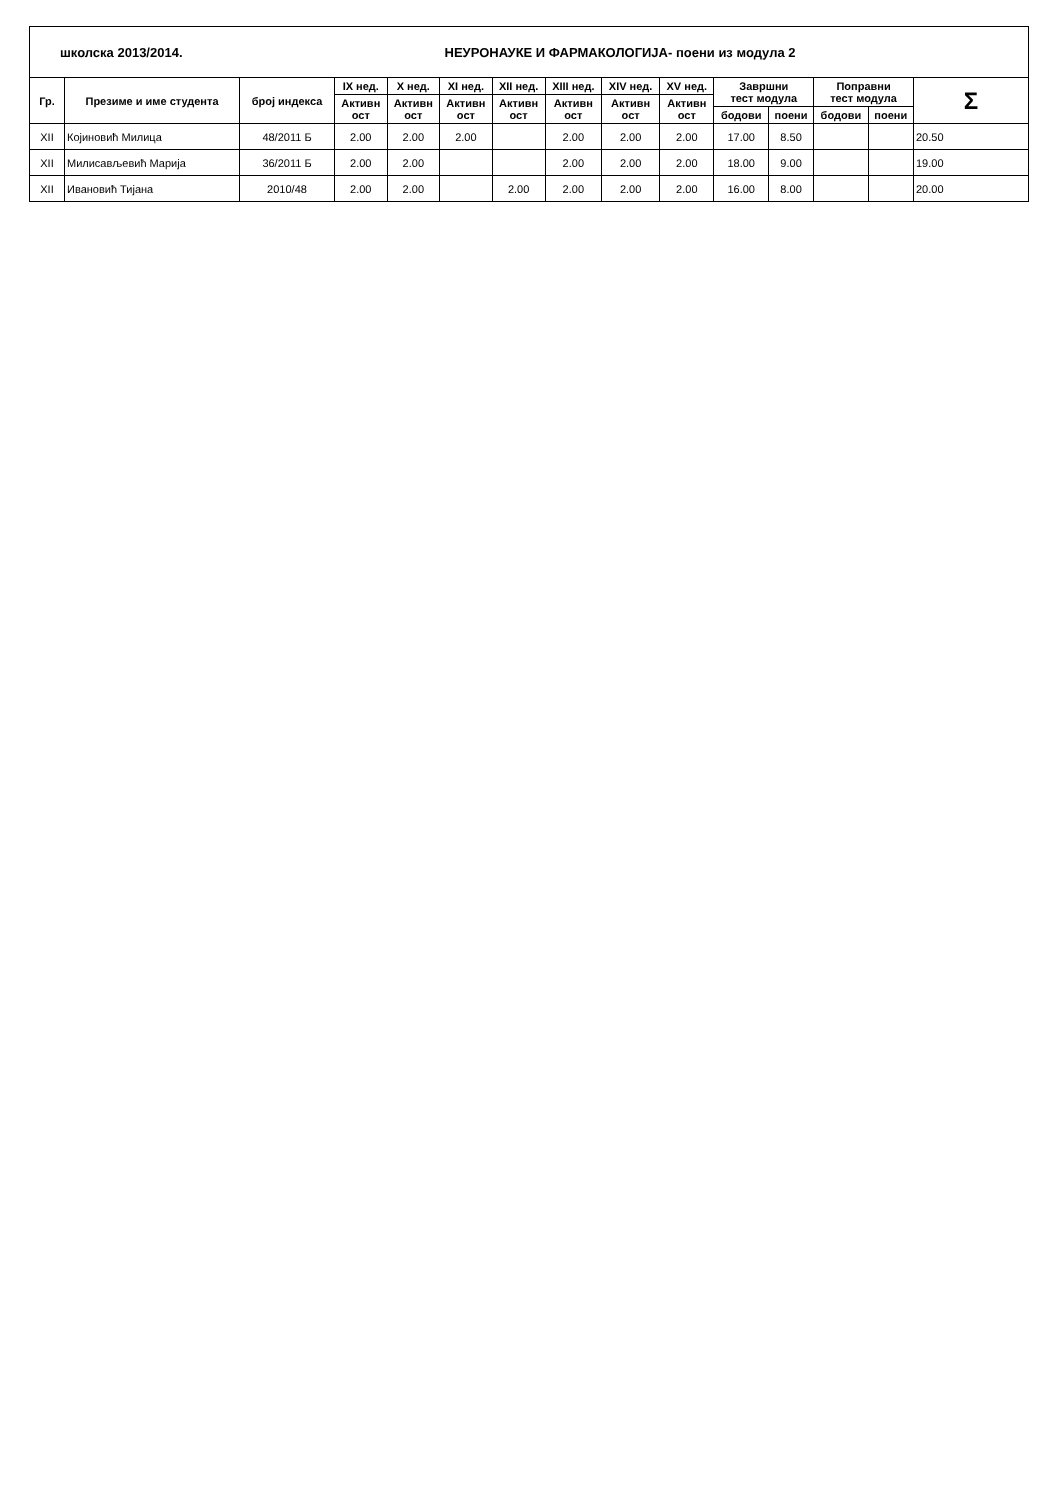| школска 2013/2014. | | | НЕУРОНАУКЕ И ФАРМАКОЛОГИЈА- поени из модула 2 | | | | | | | | | | | |
| Гр. | Презиме и име студента | број индекса | IX нед. | X нед. | XI нед. | XII нед. | XIII нед. | XIV нед. | XV нед. | Завршни тест модула | | Поправни тест модула | | Σ |
| | | | Активн ост | Активн ост | Активн ост | Активн ост | Активн ост | Активн ост | Активн ост | | | | | |
| | | | | | | | | | | бодови | поени | бодови | поени | |
| XII | Којиновић Милица | 48/2011 Б | 2.00 | 2.00 | 2.00 | | 2.00 | 2.00 | 2.00 | 17.00 | 8.50 | | | 20.50 |
| XII | Милисављевић Марија | 36/2011 Б | 2.00 | 2.00 | | | 2.00 | 2.00 | 2.00 | 18.00 | 9.00 | | | 19.00 |
| XII | Ивановић Тијана | 2010/48 | 2.00 | 2.00 | | 2.00 | 2.00 | 2.00 | 2.00 | 16.00 | 8.00 | | | 20.00 |